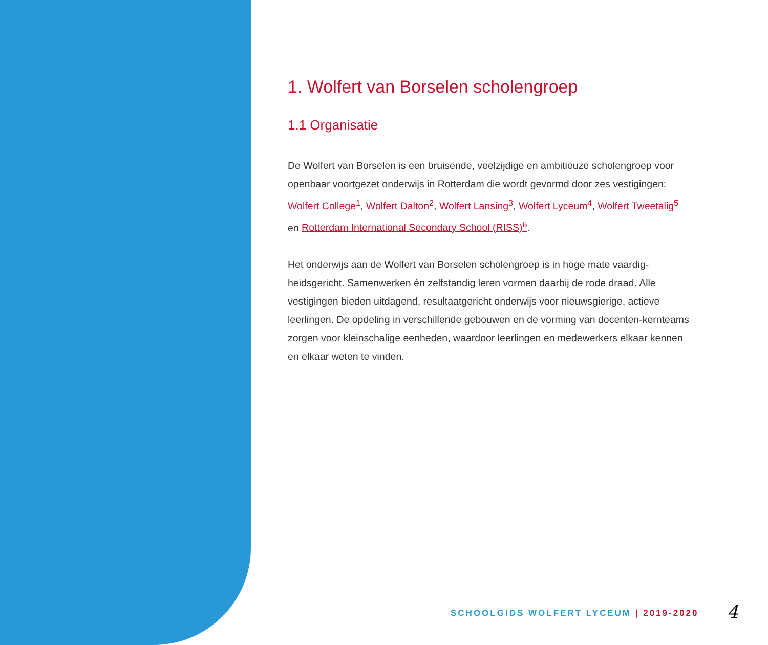1. Wolfert van Borselen scholengroep
1.1 Organisatie
De Wolfert van Borselen is een bruisende, veelzijdige en ambitieuze scholengroep voor openbaar voortgezet onderwijs in Rotterdam die wordt gevormd door zes vestigingen: Wolfert College<sup>1</sup>, Wolfert Dalton<sup>2</sup>, Wolfert Lansing<sup>3</sup>, Wolfert Lyceum<sup>4</sup>, Wolfert Tweetalig<sup>5</sup> en Rotterdam International Secondary School (RISS)<sup>6</sup>.
Het onderwijs aan de Wolfert van Borselen scholengroep is in hoge mate vaardig-heidsgericht. Samenwerken én zelfstandig leren vormen daarbij de rode draad. Alle vestigingen bieden uitdagend, resultaatgericht onderwijs voor nieuwsgierige, actieve leerlingen. De opdeling in verschillende gebouwen en de vorming van docenten-kernteams zorgen voor kleinschalige eenheden, waardoor leerlingen en medewerkers elkaar kennen en elkaar weten te vinden.
SCHOOLGIDS WOLFERT LYCEUM | 2019-2020
4